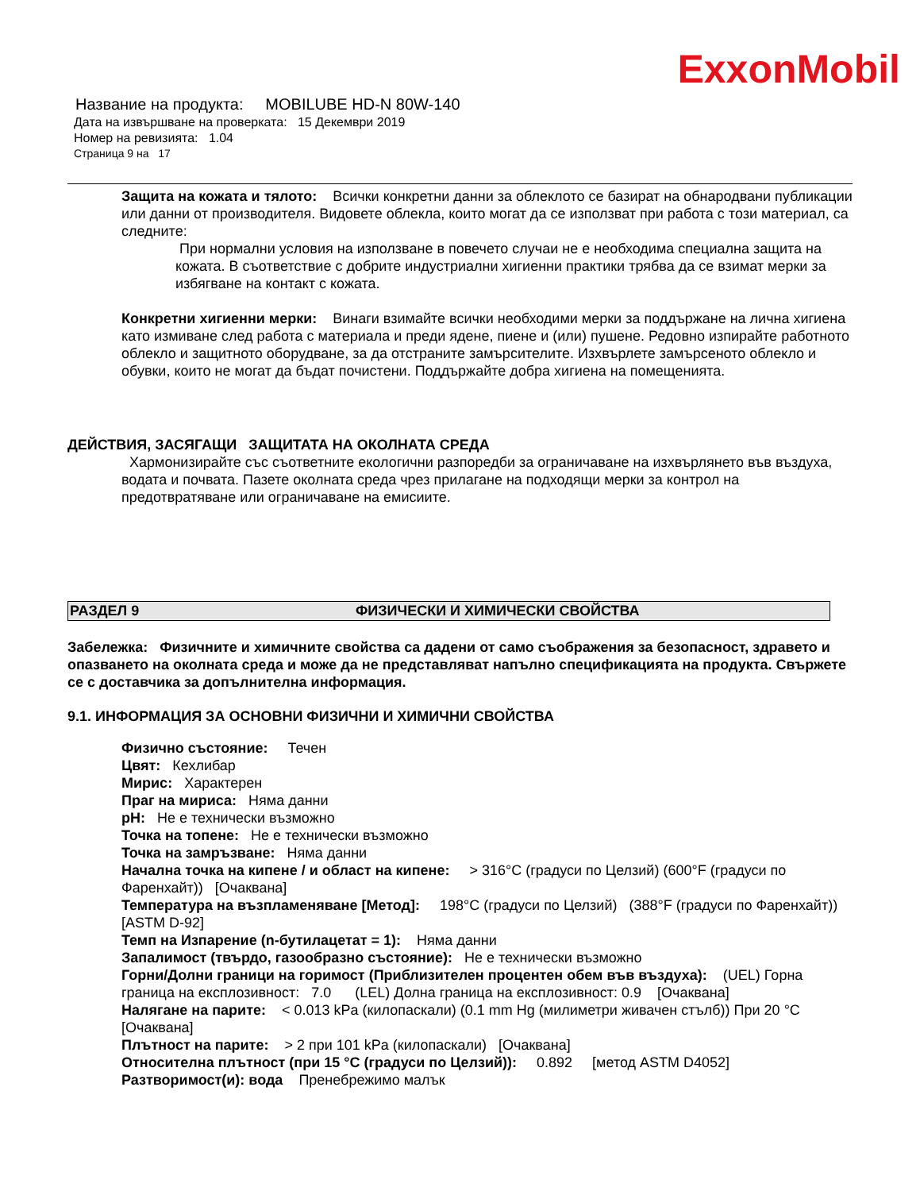ExxonMobil
Название на продукта: MOBILUBE HD-N 80W-140
Дата на извършване на проверката: 15 Декември 2019
Номер на ревизията: 1.04
Страница 9 на 17
Защита на кожата и тялото: Всички конкретни данни за облеклото се базират на обнародвани публикации или данни от производителя. Видовете облекла, които могат да се използват при работа с този материал, са следните:
При нормални условия на използване в повечето случаи не е необходима специална защита на кожата. В съответствие с добрите индустриални хигиенни практики трябва да се взимат мерки за избягване на контакт с кожата.
Конкретни хигиенни мерки: Винаги взимайте всички необходими мерки за поддържане на лична хигиена като измиване след работа с материала и преди ядене, пиене и (или) пушене. Редовно изпирайте работното облекло и защитното оборудване, за да отстраните замърсителите. Изхвърлете замърсеното облекло и обувки, които не могат да бъдат почистени. Поддържайте добра хигиена на помещенията.
ДЕЙСТВИЯ, ЗАСЯГАЩИ ЗАЩИТАТА НА ОКОЛНАТА СРЕДА
Хармонизирайте със съответните екологични разпоредби за ограничаване на изхвърлянето във въздуха, водата и почвата. Пазете околната среда чрез прилагане на подходящи мерки за контрол на предотвратяване или ограничаване на емисиите.
РАЗДЕЛ 9 ФИЗИЧЕСКИ И ХИМИЧЕСКИ СВОЙСТВА
Забележка: Физичните и химичните свойства са дадени от само съображения за безопасност, здравето и опазването на околната среда и може да не представляват напълно спецификацията на продукта. Свържете се с доставчика за допълнителна информация.
9.1. ИНФОРМАЦИЯ ЗА ОСНОВНИ ФИЗИЧНИ И ХИМИЧНИ СВОЙСТВА
Физично състояние: Течен
Цвят: Кехлибар
Мирис: Характерен
Праг на мириса: Няма данни
pH: Не е технически възможно
Точка на топене: Не е технически възможно
Точка на замръзване: Няма данни
Начална точка на кипене / и област на кипене: > 316°C (градуси по Целзий) (600°F (градуси по Фаренхайт)) [Очаквана]
Температура на възпламеняване [Метод]: 198°C (градуси по Целзий) (388°F (градуси по Фаренхайт)) [ASTM D-92]
Темп на Изпарение (n-бутилацетат = 1): Няма данни
Запалимост (твърдо, газообразно състояние): Не е технически възможно
Горни/Долни граници на горимост (Приблизителен процентен обем във въздуха): (UEL) Горна граница на експлозивност: 7.0 (LEL) Долна граница на експлозивност: 0.9 [Очаквана]
Налягане на парите: < 0.013 kPa (килопаскали) (0.1 mm Hg (милиметри живачен стълб)) При 20 °C [Очаквана]
Плътност на парите: > 2 при 101 kPa (килопаскали) [Очаквана]
Относителна плътност (при 15 °C (градуси по Целзий)): 0.892 [метод ASTM D4052]
Разтворимост(и): вода Пренебрежимо малък